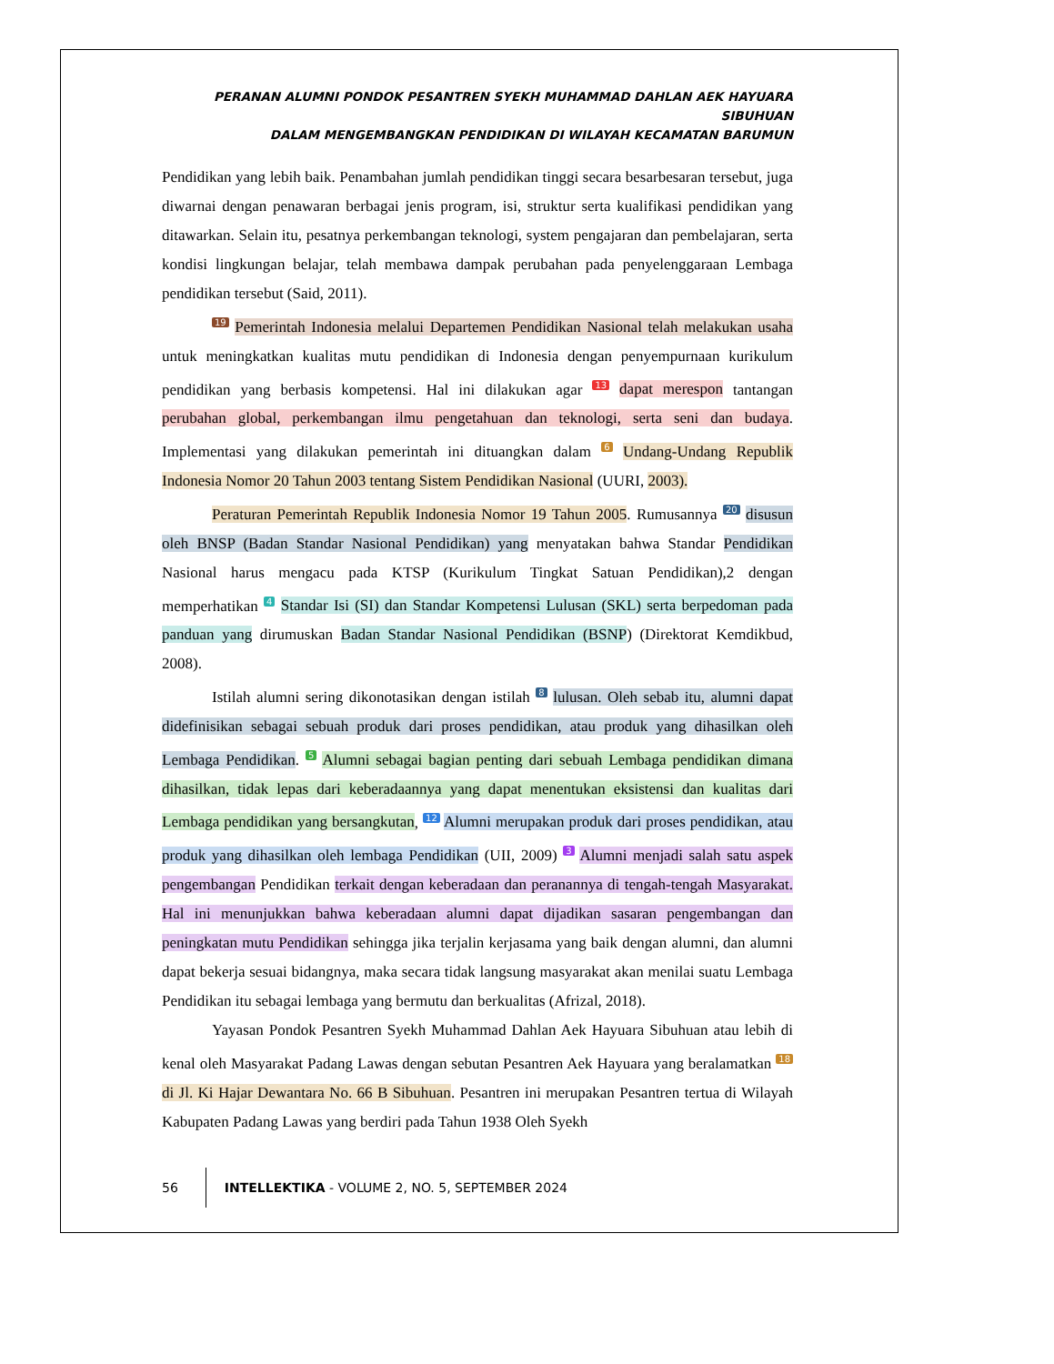PERANAN ALUMNI PONDOK PESANTREN SYEKH MUHAMMAD DAHLAN AEK HAYUARA SIBUHUAN
DALAM MENGEMBANGKAN PENDIDIKAN DI WILAYAH KECAMATAN BARUMUN
Pendidikan yang lebih baik. Penambahan jumlah pendidikan tinggi secara besarbesaran tersebut, juga diwarnai dengan penawaran berbagai jenis program, isi, struktur serta kualifikasi pendidikan yang ditawarkan. Selain itu, pesatnya perkembangan teknologi, system pengajaran dan pembelajaran, serta kondisi lingkungan belajar, telah membawa dampak perubahan pada penyelenggaraan Lembaga pendidikan tersebut (Said, 2011).
<sup>19</sup> Pemerintah Indonesia melalui Departemen Pendidikan Nasional telah melakukan usaha untuk meningkatkan kualitas mutu pendidikan di Indonesia dengan penyempurnaan kurikulum pendidikan yang berbasis kompetensi. Hal ini dilakukan agar <sup>13</sup> dapat merespon tantangan perubahan global, perkembangan ilmu pengetahuan dan teknologi, serta seni dan budaya. Implementasi yang dilakukan pemerintah ini dituangkan dalam <sup>6</sup> Undang-Undang Republik Indonesia Nomor 20 Tahun 2003 tentang Sistem Pendidikan Nasional (UURI, 2003).
Peraturan Pemerintah Republik Indonesia Nomor 19 Tahun 2005. Rumusannya <sup>20</sup> disusun oleh BNSP (Badan Standar Nasional Pendidikan) yang menyatakan bahwa Standar Pendidikan Nasional harus mengacu pada KTSP (Kurikulum Tingkat Satuan Pendidikan),2 dengan memperhatikan <sup>4</sup> Standar Isi (SI) dan Standar Kompetensi Lulusan (SKL) serta berpedoman pada panduan yang dirumuskan Badan Standar Nasional Pendidikan (BSNP) (Direktorat Kemdikbud, 2008).
Istilah alumni sering dikonotasikan dengan istilah <sup>8</sup> lulusan. Oleh sebab itu, alumni dapat didefinisikan sebagai sebuah produk dari proses pendidikan, atau produk yang dihasilkan oleh Lembaga Pendidikan. <sup>5</sup> Alumni sebagai bagian penting dari sebuah Lembaga pendidikan dimana dihasilkan, tidak lepas dari keberadaannya yang dapat menentukan eksistensi dan kualitas dari Lembaga pendidikan yang bersangkutan, <sup>12</sup> Alumni merupakan produk dari proses pendidikan, atau produk yang dihasilkan oleh lembaga Pendidikan (UII, 2009) <sup>3</sup> Alumni menjadi salah satu aspek pengembangan Pendidikan terkait dengan keberadaan dan peranannya di tengah-tengah Masyarakat. Hal ini menunjukkan bahwa keberadaan alumni dapat dijadikan sasaran pengembangan dan peningkatan mutu Pendidikan sehingga jika terjalin kerjasama yang baik dengan alumni, dan alumni dapat bekerja sesuai bidangnya, maka secara tidak langsung masyarakat akan menilai suatu Lembaga Pendidikan itu sebagai lembaga yang bermutu dan berkualitas (Afrizal, 2018).
Yayasan Pondok Pesantren Syekh Muhammad Dahlan Aek Hayuara Sibuhuan atau lebih di kenal oleh Masyarakat Padang Lawas dengan sebutan Pesantren Aek Hayuara yang beralamatkan <sup>18</sup> di Jl. Ki Hajar Dewantara No. 66 B Sibuhuan. Pesantren ini merupakan Pesantren tertua di Wilayah Kabupaten Padang Lawas yang berdiri pada Tahun 1938 Oleh Syekh
56
INTELLEKTIKA - VOLUME 2, NO. 5, SEPTEMBER 2024